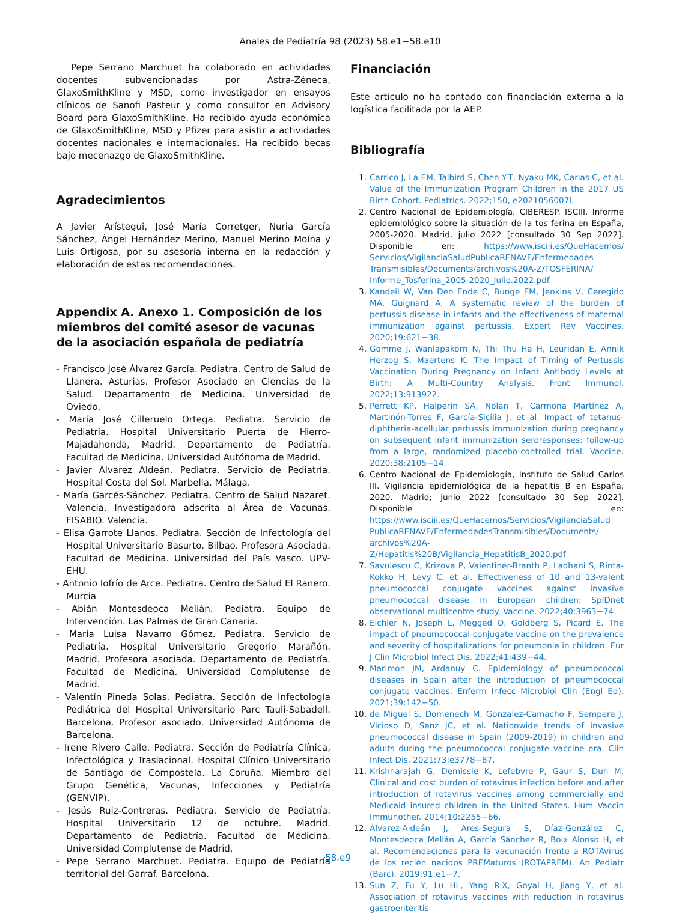Anales de Pediatría 98 (2023) 58.e1−58.e10
Pepe Serrano Marchuet ha colaborado en actividades docentes subvencionadas por Astra-Zéneca, GlaxoSmithKline y MSD, como investigador en ensayos clínicos de Sanofi Pasteur y como consultor en Advisory Board para GlaxoSmithKline. Ha recibido ayuda económica de GlaxoSmithKline, MSD y Pfizer para asistir a actividades docentes nacionales e internacionales. Ha recibido becas bajo mecenazgo de GlaxoSmithKline.
Agradecimientos
A Javier Arístegui, José María Corretger, Nuria García Sánchez, Ángel Hernández Merino, Manuel Merino Moína y Luis Ortigosa, por su asesoría interna en la redacción y elaboración de estas recomendaciones.
Appendix A. Anexo 1. Composición de los miembros del comité asesor de vacunas de la asociación española de pediatría
- Francisco José Álvarez García. Pediatra. Centro de Salud de Llanera. Asturias. Profesor Asociado en Ciencias de la Salud. Departamento de Medicina. Universidad de Oviedo.
- María José Cilleruelo Ortega. Pediatra. Servicio de Pediatría. Hospital Universitario Puerta de Hierro-Majadahonda, Madrid. Departamento de Pediatría. Facultad de Medicina. Universidad Autónoma de Madrid.
- Javier Álvarez Aldeán. Pediatra. Servicio de Pediatría. Hospital Costa del Sol. Marbella. Málaga.
- María Garcés-Sánchez. Pediatra. Centro de Salud Nazaret. Valencia. Investigadora adscrita al Área de Vacunas. FISABIO. Valencia.
- Elisa Garrote Llanos. Pediatra. Sección de Infectología del Hospital Universitario Basurto. Bilbao. Profesora Asociada. Facultad de Medicina. Universidad del País Vasco. UPV-EHU.
- Antonio Iofrío de Arce. Pediatra. Centro de Salud El Ranero. Murcia
- Abián Montesdeoca Melián. Pediatra. Equipo de Intervención. Las Palmas de Gran Canaria.
- María Luisa Navarro Gómez. Pediatra. Servicio de Pediatría. Hospital Universitario Gregorio Marañón. Madrid. Profesora asociada. Departamento de Pediatría. Facultad de Medicina. Universidad Complutense de Madrid.
- Valentín Pineda Solas. Pediatra. Sección de Infectología Pediátrica del Hospital Universitario Parc Tauli-Sabadell. Barcelona. Profesor asociado. Universidad Autónoma de Barcelona.
- Irene Rivero Calle. Pediatra. Sección de Pediatría Clínica, Infectológica y Traslacional. Hospital Clínico Universitario de Santiago de Compostela. La Coruña. Miembro del Grupo Genética, Vacunas, Infecciones y Pediatría (GENVIP).
- Jesús Ruiz-Contreras. Pediatra. Servicio de Pediatría. Hospital Universitario 12 de octubre. Madrid. Departamento de Pediatría. Facultad de Medicina. Universidad Complutense de Madrid.
- Pepe Serrano Marchuet. Pediatra. Equipo de Pediatría territorial del Garraf. Barcelona.
Financiación
Este artículo no ha contado con financiación externa a la logística facilitada por la AEP.
Bibliografía
1. Carrico J, La EM, Talbird S, Chen Y-T, Nyaku MK, Carias C, et al. Value of the Immunization Program Children in the 2017 US Birth Cohort. Pediatrics. 2022;150, e2021056007l.
2. Centro Nacional de Epidemiología. CIBERESP. ISCIII. Informe epidemiológico sobre la situación de la tos ferina en España, 2005-2020. Madrid, julio 2022 [consultado 30 Sep 2022]. Disponible en: https://www.isciii.es/QueHacemos/ Servicios/VigilanciaSaludPublicaRENAVE/Enfermedades Transmisibles/Documents/archivos%20A-Z/TOSFERINA/ Informe_Tosferina_2005-2020_Julio.2022.pdf
3. Kandeil W, Van Den Ende C, Bunge EM, Jenkins V, Ceregido MA, Guignard A. A systematic review of the burden of pertussis disease in infants and the effectiveness of maternal immunization against pertussis. Expert Rev Vaccines. 2020;19:621−38.
4. Gomme J, Wanlapakorn N, Thi Thu Ha H, Leuridan E, Annik Herzog S, Maertens K. The Impact of Timing of Pertussis Vaccination During Pregnancy on Infant Antibody Levels at Birth: A Multi-Country Analysis. Front Immunol. 2022;13:913922.
5. Perrett KP, Halperin SA, Nolan T, Carmona Martínez A, Martinón-Torres F, García-Sicilia J, et al. Impact of tetanus-diphtheria-acellular pertussis immunization during pregnancy on subsequent infant immunization seroresponses: follow-up from a large, randomized placebo-controlled trial. Vaccine. 2020;38:2105−14.
6. Centro Nacional de Epidemiología, Instituto de Salud Carlos III. Vigilancia epidemiológica de la hepatitis B en España, 2020. Madrid; junio 2022 [consultado 30 Sep 2022]. Disponible en: https://www.isciii.es/QueHacemos/Servicios/VigilanciaSalud PublicaRENAVE/EnfermedadesTransmisibles/Documents/ archivos%20A-Z/Hepatitis%20B/Vigilancia_HepatitisB_2020.pdf
7. Savulescu C, Krizova P, Valentiner-Branth P, Ladhani S, Rinta-Kokko H, Levy C, et al. Effectiveness of 10 and 13-valent pneumococcal conjugate vaccines against invasive pneumococcal disease in European children: SpIDnet observational multicentre study. Vaccine. 2022;40:3963−74.
8. Eichler N, Joseph L, Megged O, Goldberg S, Picard E. The impact of pneumococcal conjugate vaccine on the prevalence and severity of hospitalizations for pneumonia in children. Eur J Clin Microbiol Infect Dis. 2022;41:439−44.
9. Marimon JM, Ardanuy C. Epidemiology of pneumococcal diseases in Spain after the introduction of pneumococcal conjugate vaccines. Enferm Infecc Microbiol Clin (Engl Ed). 2021;39:142−50.
10. de Miguel S, Domenech M, Gonzalez-Camacho F, Sempere J, Vicioso D, Sanz JC, et al. Nationwide trends of invasive pneumococcal disease in Spain (2009-2019) in children and adults during the pneumococcal conjugate vaccine era. Clin Infect Dis. 2021;73:e3778−87.
11. Krishnarajah G, Demissie K, Lefebvre P, Gaur S, Duh M. Clinical and cost burden of rotavirus infection before and after introduction of rotavirus vaccines among commercially and Medicaid insured children in the United States. Hum Vaccin Immunother. 2014;10:2255−66.
12. Álvarez-Aldeán J, Ares-Segura S, Díaz-González C, Montesdeoca Melián A, García Sánchez R, Boix Alonso H, et al. Recomendaciones para la vacunación frente a ROTAvirus de los recién nacidos PREMaturos (ROTAPREM). An Pediatr (Barc). 2019;91:e1−7.
13. Sun Z, Fu Y, Lu HL, Yang R-X, Goyal H, Jiang Y, et al. Association of rotavirus vaccines with reduction in rotavirus gastroenteritis
58.e9